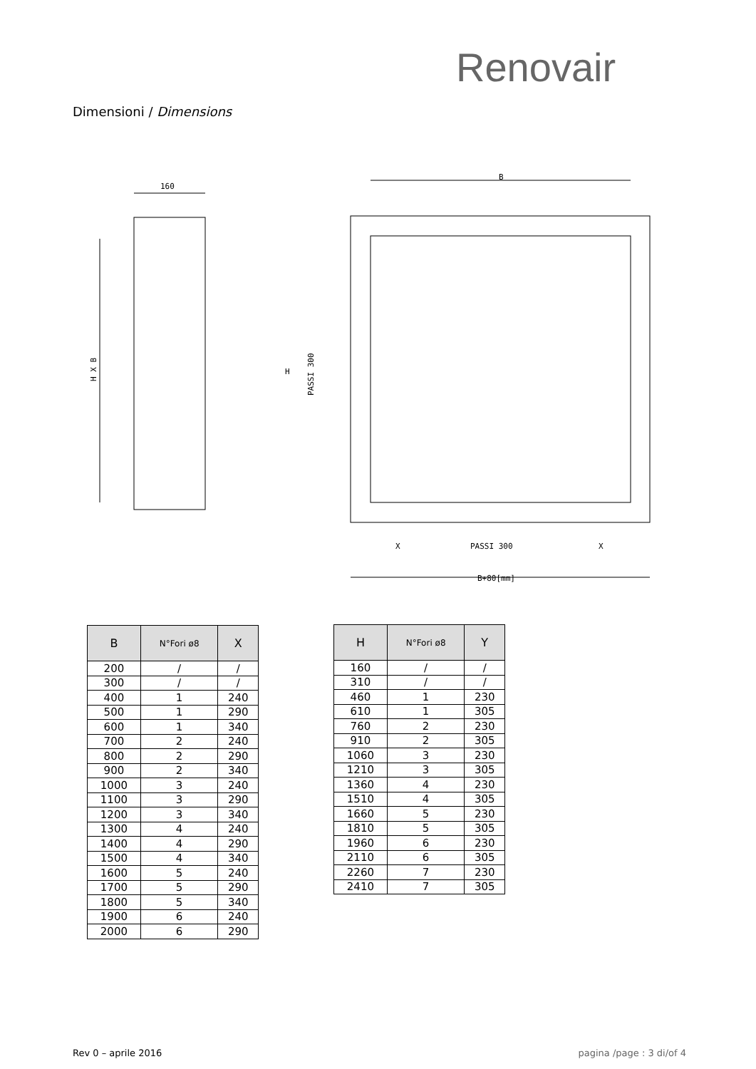Renovair
Dimensioni / Dimensions
160
H X B
B
PASSI 300
X
X
B+80[mm]
H
PASSI 300
| B | N°Fori ø8 | X |
| --- | --- | --- |
| 200 | / | / |
| 300 | / | / |
| 400 | 1 | 240 |
| 500 | 1 | 290 |
| 600 | 1 | 340 |
| 700 | 2 | 240 |
| 800 | 2 | 290 |
| 900 | 2 | 340 |
| 1000 | 3 | 240 |
| 1100 | 3 | 290 |
| 1200 | 3 | 340 |
| 1300 | 4 | 240 |
| 1400 | 4 | 290 |
| 1500 | 4 | 340 |
| 1600 | 5 | 240 |
| 1700 | 5 | 290 |
| 1800 | 5 | 340 |
| 1900 | 6 | 240 |
| 2000 | 6 | 290 |
| H | N°Fori ø8 | Y |
| --- | --- | --- |
| 160 | / | / |
| 310 | / | / |
| 460 | 1 | 230 |
| 610 | 1 | 305 |
| 760 | 2 | 230 |
| 910 | 2 | 305 |
| 1060 | 3 | 230 |
| 1210 | 3 | 305 |
| 1360 | 4 | 230 |
| 1510 | 4 | 305 |
| 1660 | 5 | 230 |
| 1810 | 5 | 305 |
| 1960 | 6 | 230 |
| 2110 | 6 | 305 |
| 2260 | 7 | 230 |
| 2410 | 7 | 305 |
Rev 0 – aprile 2016 pagina /page : 3 di/of 4